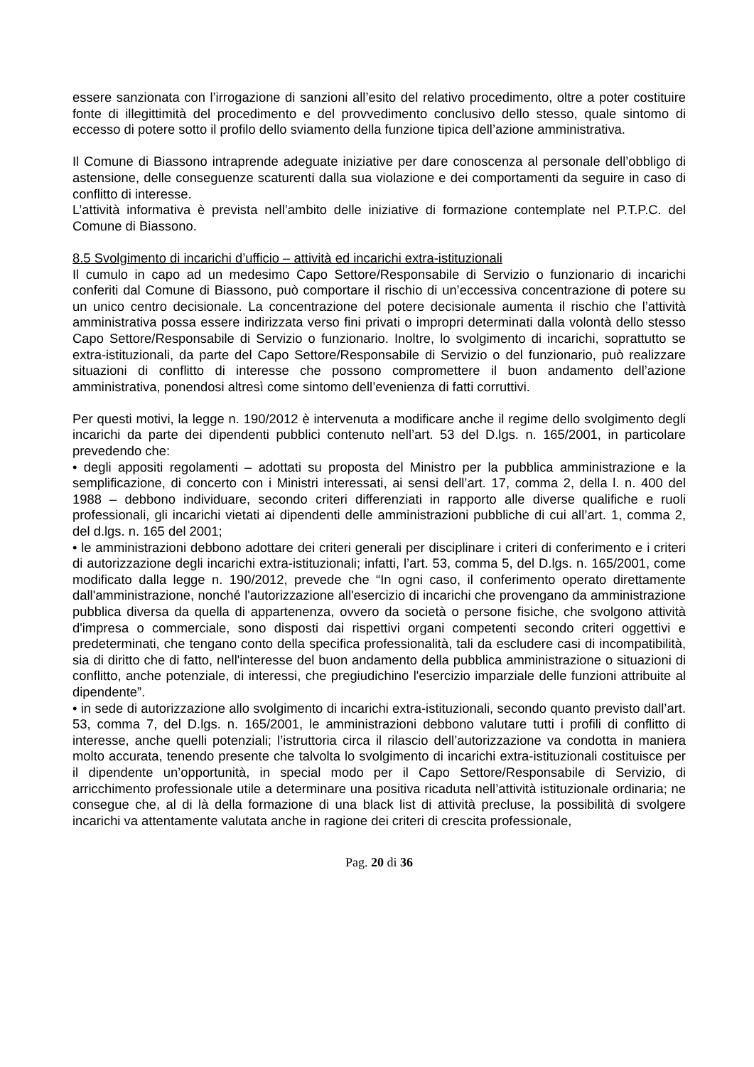essere sanzionata con l’irrogazione di sanzioni all’esito del relativo procedimento, oltre a poter costituire fonte di illegittimità del procedimento e del provvedimento conclusivo dello stesso, quale sintomo di eccesso di potere sotto il profilo dello sviamento della funzione tipica dell’azione amministrativa.
Il Comune di Biassono intraprende adeguate iniziative per dare conoscenza al personale dell’obbligo di astensione, delle conseguenze scaturenti dalla sua violazione e dei comportamenti da seguire in caso di conflitto di interesse.
L’attività informativa è prevista nell’ambito delle iniziative di formazione contemplate nel P.T.P.C. del Comune di Biassono.
8.5 Svolgimento di incarichi d’ufficio – attività ed incarichi extra-istituzionali
Il cumulo in capo ad un medesimo Capo Settore/Responsabile di Servizio o funzionario di incarichi conferiti dal Comune di Biassono, può comportare il rischio di un’eccessiva concentrazione di potere su un unico centro decisionale. La concentrazione del potere decisionale aumenta il rischio che l’attività amministrativa possa essere indirizzata verso fini privati o impropri determinati dalla volontà dello stesso Capo Settore/Responsabile di Servizio o funzionario. Inoltre, lo svolgimento di incarichi, soprattutto se extra-istituzionali, da parte del Capo Settore/Responsabile di Servizio o del funzionario, può realizzare situazioni di conflitto di interesse che possono compromettere il buon andamento dell’azione amministrativa, ponendosi altresì come sintomo dell’evenienza di fatti corruttivi.
Per questi motivi, la legge n. 190/2012 è intervenuta a modificare anche il regime dello svolgimento degli incarichi da parte dei dipendenti pubblici contenuto nell’art. 53 del D.lgs. n. 165/2001, in particolare prevedendo che:
• degli appositi regolamenti – adottati su proposta del Ministro per la pubblica amministrazione e la semplificazione, di concerto con i Ministri interessati, ai sensi dell’art. 17, comma 2, della l. n. 400 del 1988 – debbono individuare, secondo criteri differenziati in rapporto alle diverse qualifiche e ruoli professionali, gli incarichi vietati ai dipendenti delle amministrazioni pubbliche di cui all’art. 1, comma 2, del d.lgs. n. 165 del 2001;
• le amministrazioni debbono adottare dei criteri generali per disciplinare i criteri di conferimento e i criteri di autorizzazione degli incarichi extra-istituzionali; infatti, l’art. 53, comma 5, del D.lgs. n. 165/2001, come modificato dalla legge n. 190/2012, prevede che “In ogni caso, il conferimento operato direttamente dall'amministrazione, nonché l'autorizzazione all'esercizio di incarichi che provengano da amministrazione pubblica diversa da quella di appartenenza, ovvero da società o persone fisiche, che svolgono attività d'impresa o commerciale, sono disposti dai rispettivi organi competenti secondo criteri oggettivi e predeterminati, che tengano conto della specifica professionalità, tali da escludere casi di incompatibilità, sia di diritto che di fatto, nell'interesse del buon andamento della pubblica amministrazione o situazioni di conflitto, anche potenziale, di interessi, che pregiudichino l'esercizio imparziale delle funzioni attribuite al dipendente”.
• in sede di autorizzazione allo svolgimento di incarichi extra-istituzionali, secondo quanto previsto dall’art. 53, comma 7, del D.lgs. n. 165/2001, le amministrazioni debbono valutare tutti i profili di conflitto di interesse, anche quelli potenziali; l’istruttoria circa il rilascio dell’autorizzazione va condotta in maniera molto accurata, tenendo presente che talvolta lo svolgimento di incarichi extra-istituzionali costituisce per il dipendente un’opportunità, in special modo per il Capo Settore/Responsabile di Servizio, di arricchimento professionale utile a determinare una positiva ricaduta nell’attività istituzionale ordinaria; ne consegue che, al di là della formazione di una black list di attività precluse, la possibilità di svolgere incarichi va attentamente valutata anche in ragione dei criteri di crescita professionale,
Pag. 20 di 36